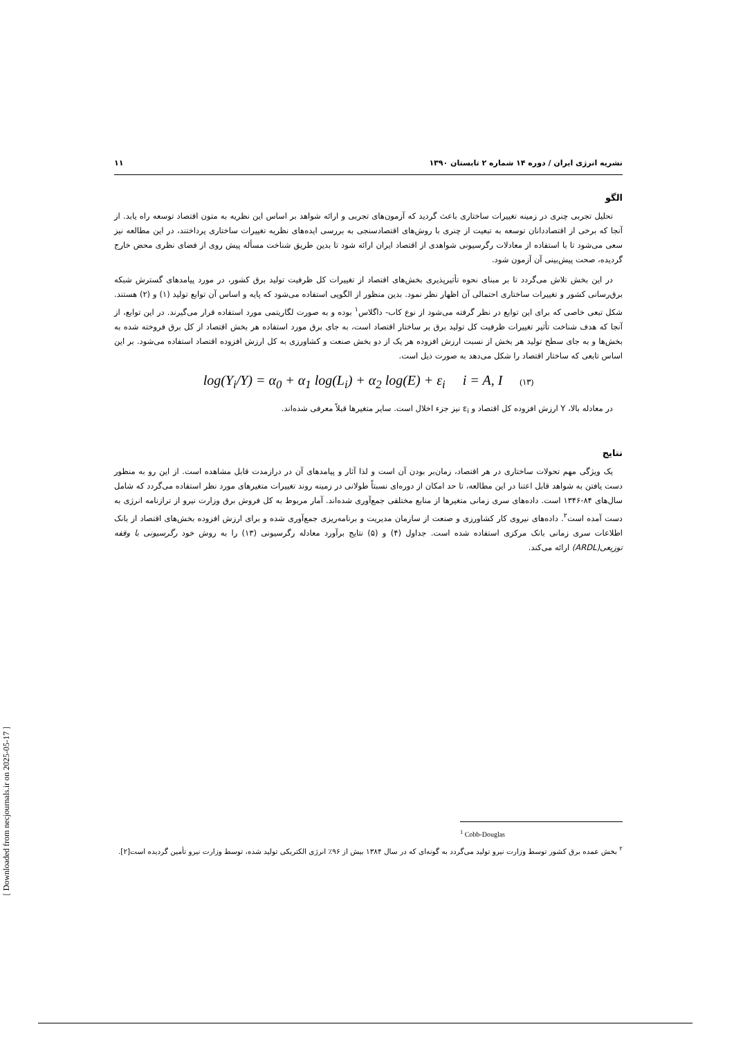نشریه انرژی ایران / دوره ۱۴ شماره ۲ تابستان ۱۳۹۰ ۱۱
الگو
تحلیل تجربی چنری در زمینه تغییرات ساختاری باعث گردید که آزمون‌های تجربی و ارائه شواهد بر اساس این نظریه به متون اقتصاد توسعه راه یابد. از آنجا که برخی از اقتصاددانان توسعه به تبعیت از چنری با روش‌های اقتصادسنجی به بررسی ایده‌های نظریه تغییرات ساختاری پرداختند، در این مطالعه نیز سعی می‌شود تا با استفاده از معادلات رگرسیونی شواهدی از اقتصاد ایران ارائه شود تا بدین طریق شناخت مسأله پیش روی از فضای نظری محض خارج گردیده، صحت پیش‌بینی آن آزمون شود.
در این بخش تلاش می‌گردد تا بر مبنای نحوه تأثیرپذیری بخش‌های اقتصاد از تغییرات کل ظرفیت تولید برق کشور، در مورد پیامدهای گسترش شبکه برق‌رسانی کشور و تغییرات ساختاری احتمالی آن اظهار نظر نمود. بدین منظور از الگویی استفاده می‌شود که پایه و اساس آن توابع تولید (۱) و (۲) هستند. شکل تبعی خاصی که برای این توابع در نظر گرفته می‌شود از نوع کاب- داگلاس<sup>۱</sup> بوده و به صورت لگاریتمی مورد استفاده قرار می‌گیرند. در این توابع، از آنجا که هدف شناخت تأثیر تغییرات ظرفیت کل تولید برق بر ساختار اقتصاد است، به جای برق مورد استفاده هر بخش اقتصاد از کل برق فروخته شده به بخش‌ها و به جای سطح تولید هر بخش از نسبت ارزش افزوده هر یک از دو بخش صنعت و کشاورزی به کل ارزش افزوده اقتصاد استفاده می‌شود. بر این اساس تابعی که ساختار اقتصاد را شکل می‌دهد به صورت ذیل است.
log(Y<sub>i</sub>/Y) = α<sub>0</sub> + α<sub>1</sub> log(L<sub>i</sub>) + α<sub>2</sub> log(E) + ε<sub>i</sub> i = A, I (۱۳)
در معادله بالا، Y ارزش افزوده کل اقتصاد و ε<sub>i</sub> نیز جزء اخلال است. سایر متغیرها قبلاً معرفی شده‌اند.
نتایج
یک ویژگی مهم تحولات ساختاری در هر اقتصاد، زمان‌بر بودن آن است و لذا آثار و پیامدهای آن در درازمدت قابل مشاهده است. از این رو به منظور دست یافتن به شواهد قابل اعتنا در این مطالعه، تا حد امکان از دوره‌ای نسبتاً طولانی در زمینه روند تغییرات متغیرهای مورد نظر استفاده می‌گردد که شامل سال‌های ۸۴-۱۳۴۶ است. داده‌های سری زمانی متغیرها از منابع مختلفی جمع‌آوری شده‌اند. آمار مربوط به کل فروش برق وزارت نیرو از ترازنامه انرژی به دست آمده است<sup>۲</sup>. داده‌های نیروی کار کشاورزی و صنعت از سازمان مدیریت و برنامه‌ریزی جمع‌آوری شده و برای ارزش افزوده بخش‌های اقتصاد از بانک اطلاعات سری زمانی بانک مرکزی استفاده شده است. جداول (۴) و (۵) نتایج برآورد معادله رگرسیونی (۱۳) را به روش خود رگرسیونی با وقفه توزیعی(ARDL) ارائه می‌کند.
<sup>1</sup> Cobb-Douglas
<sup>۲</sup> بخش عمده برق کشور توسط وزارت نیرو تولید می‌گردد به گونه‌ای که در سال ۱۳۸۴ بیش از ۹۶٪ انرژی الکتریکی تولید شده، توسط وزارت نیرو تأمین گردیده است[۲].
[ Downloaded from necjournals.ir on 2025-05-17 ]